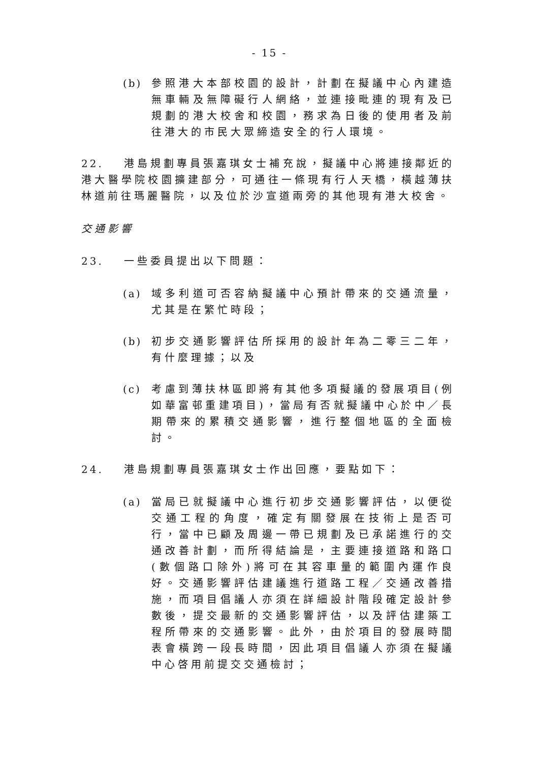- 15 -
(b) 參照港大本部校園的設計，計劃在擬議中心內建造無車輛及無障礙行人網絡，並連接毗連的現有及已規劃的港大校舍和校園，務求為日後的使用者及前往港大的市民大眾締造安全的行人環境。
22. 港島規劃專員張嘉琪女士補充說，擬議中心將連接鄰近的港大醫學院校園擴建部分，可通往一條現有行人天橋，橫越薄扶林道前往瑪麗醫院，以及位於沙宣道兩旁的其他現有港大校舍。
交通影響
23. 一些委員提出以下問題：
(a) 域多利道可否容納擬議中心預計帶來的交通流量，尤其是在繁忙時段；
(b) 初步交通影響評估所採用的設計年為二零三二年，有什麼理據；以及
(c) 考慮到薄扶林區即將有其他多項擬議的發展項目(例如華富邨重建項目)，當局有否就擬議中心於中／長期帶來的累積交通影響，進行整個地區的全面檢討。
24. 港島規劃專員張嘉琪女士作出回應，要點如下：
(a) 當局已就擬議中心進行初步交通影響評估，以便從交通工程的角度，確定有關發展在技術上是否可行，當中已顧及周邊一帶已規劃及已承諾進行的交通改善計劃，而所得結論是，主要連接道路和路口(數個路口除外)將可在其容車量的範圍內運作良好。交通影響評估建議進行道路工程／交通改善措施，而項目倡議人亦須在詳細設計階段確定設計參數後，提交最新的交通影響評估，以及評估建築工程所帶來的交通影響。此外，由於項目的發展時間表會橫跨一段長時間，因此項目倡議人亦須在擬議中心啓用前提交交通檢討；